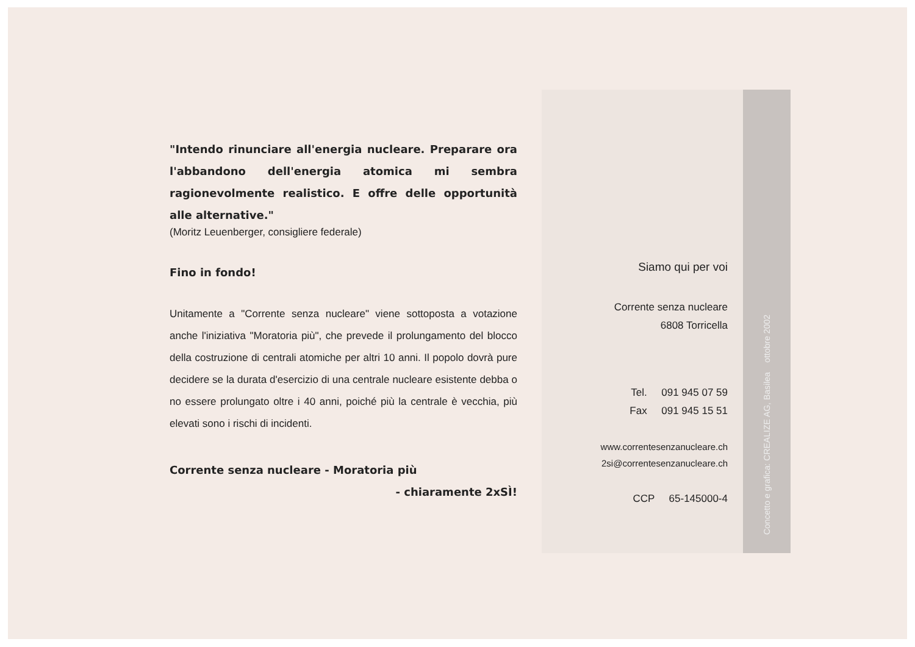"Intendo rinunciare all'energia nucleare. Preparare ora l'abbandono dell'energia atomica mi sembra ragionevolmente realistico. E offre delle opportunità alle alternative."
(Moritz Leuenberger, consigliere federale)
Fino in fondo!
Unitamente a "Corrente senza nucleare" viene sottoposta a votazione anche l'iniziativa "Moratoria più", che prevede il prolungamento del blocco della costruzione di centrali atomiche per altri 10 anni. Il popolo dovrà pure decidere se la durata d'esercizio di una centrale nucleare esistente debba o no essere prolungato oltre i 40 anni, poiché più la centrale è vecchia, più elevati sono i rischi di incidenti.
Corrente senza nucleare - Moratoria più
- chiaramente 2xSÌ!
Siamo qui per voi
Corrente senza nucleare
6808 Torricella
Tel. 091 945 07 59
Fax 091 945 15 51
www.correntesenzanucleare.ch
2si@correntesenzanucleare.ch
CCP 65-145000-4
Concetto e grafica: CREALIZE AG, Basilea ottobre 2002